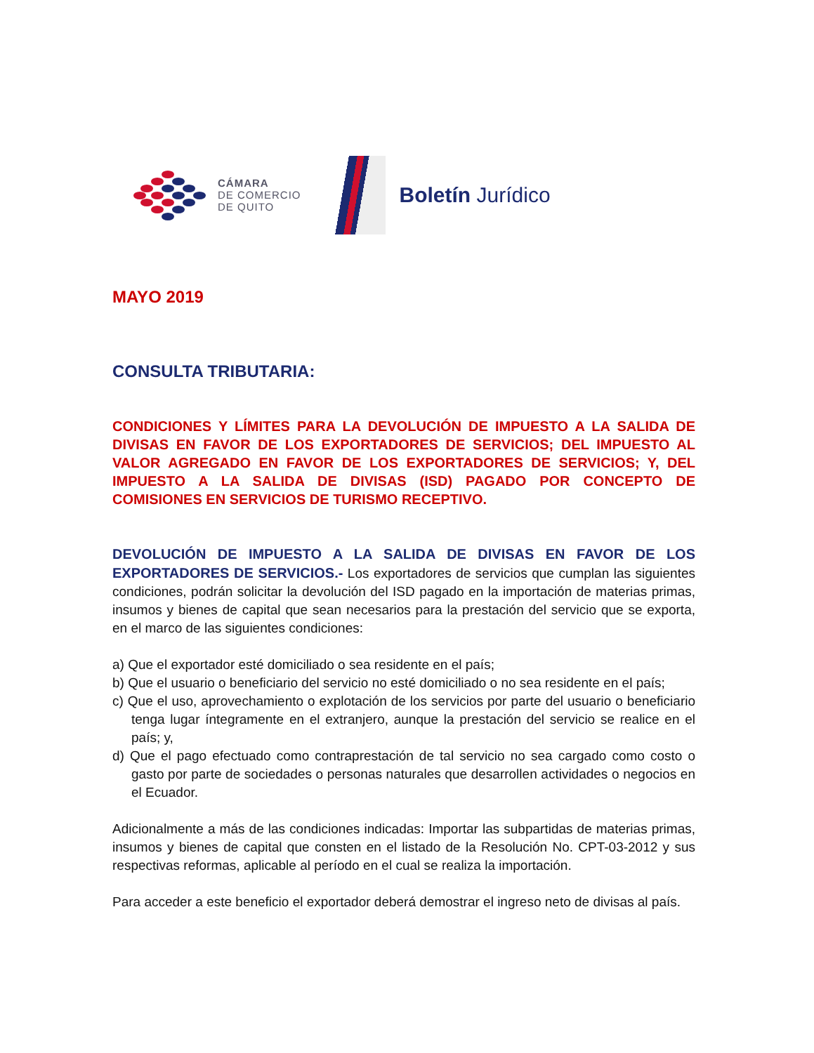CÁMARA
DE COMERCIO
DE QUITO
Boletín Jurídico
MAYO 2019
CONSULTA TRIBUTARIA:
CONDICIONES Y LÍMITES PARA LA DEVOLUCIÓN DE IMPUESTO A LA SALIDA DE DIVISAS EN FAVOR DE LOS EXPORTADORES DE SERVICIOS; DEL IMPUESTO AL VALOR AGREGADO EN FAVOR DE LOS EXPORTADORES DE SERVICIOS; Y, DEL IMPUESTO A LA SALIDA DE DIVISAS (ISD) PAGADO POR CONCEPTO DE COMISIONES EN SERVICIOS DE TURISMO RECEPTIVO.
DEVOLUCIÓN DE IMPUESTO A LA SALIDA DE DIVISAS EN FAVOR DE LOS EXPORTADORES DE SERVICIOS.- Los exportadores de servicios que cumplan las siguientes condiciones, podrán solicitar la devolución del ISD pagado en la importación de materias primas, insumos y bienes de capital que sean necesarios para la prestación del servicio que se exporta, en el marco de las siguientes condiciones:
a) Que el exportador esté domiciliado o sea residente en el país;
b) Que el usuario o beneficiario del servicio no esté domiciliado o no sea residente en el país;
c) Que el uso, aprovechamiento o explotación de los servicios por parte del usuario o beneficiario tenga lugar íntegramente en el extranjero, aunque la prestación del servicio se realice en el país; y,
d) Que el pago efectuado como contraprestación de tal servicio no sea cargado como costo o gasto por parte de sociedades o personas naturales que desarrollen actividades o negocios en el Ecuador.
Adicionalmente a más de las condiciones indicadas: Importar las subpartidas de materias primas, insumos y bienes de capital que consten en el listado de la Resolución No. CPT-03-2012 y sus respectivas reformas, aplicable al período en el cual se realiza la importación.
Para acceder a este beneficio el exportador deberá demostrar el ingreso neto de divisas al país.